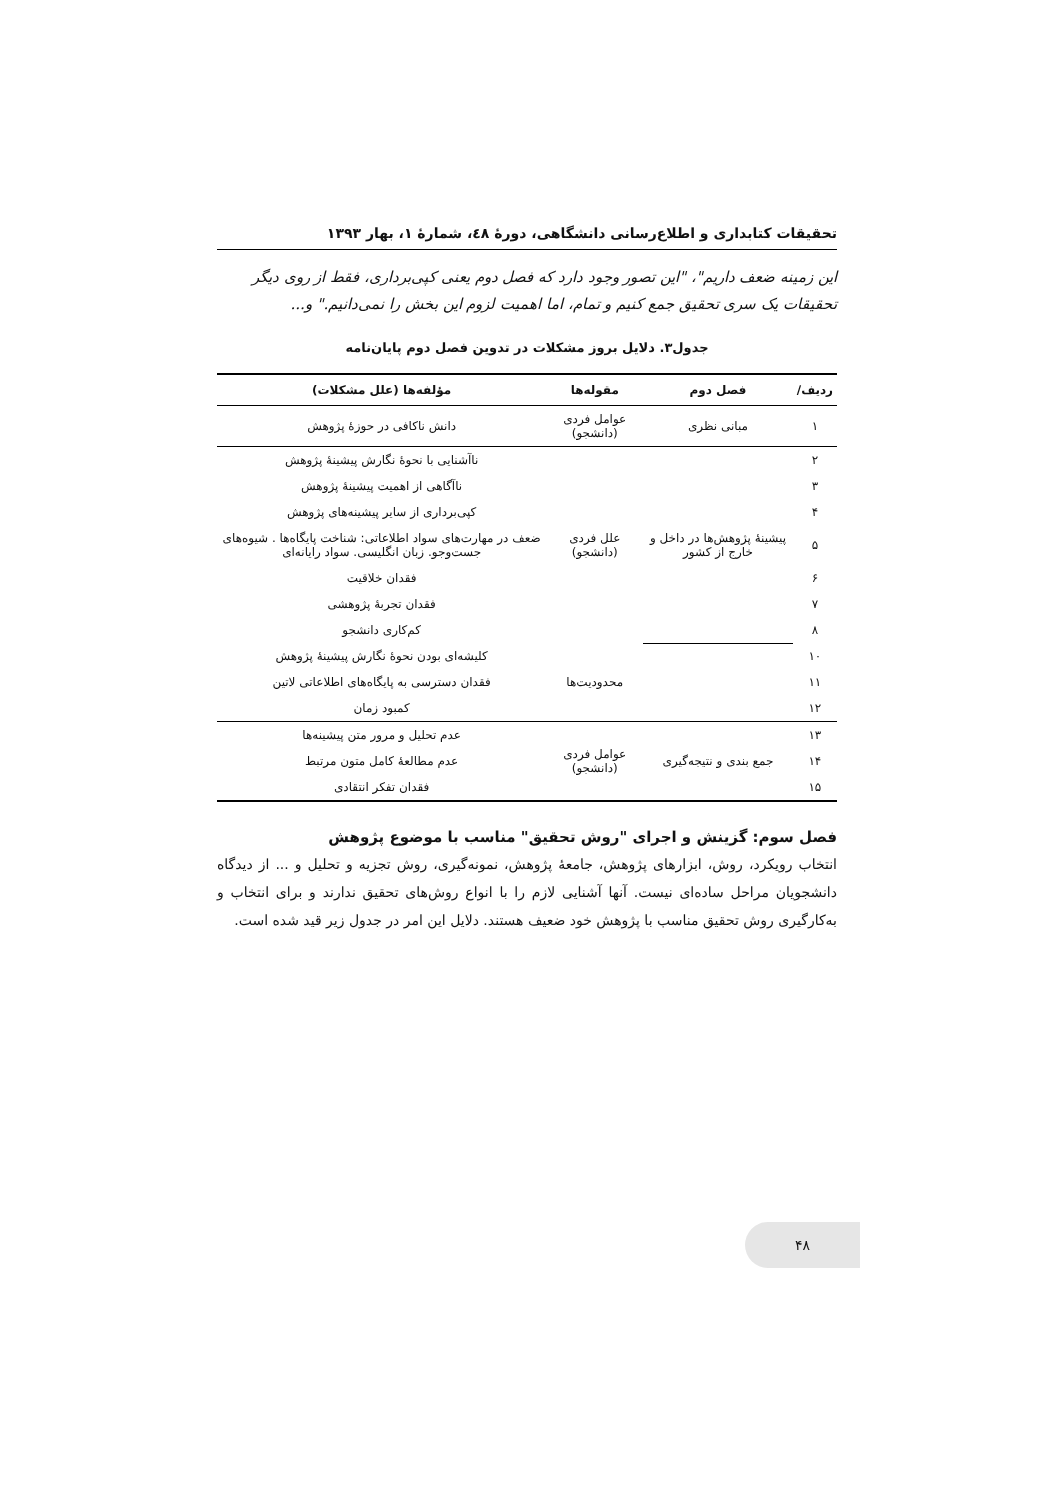تحقیقات کتابداری و اطلاع‌رسانی دانشگاهی، دورهٔ ٤٨، شمارهٔ ١، بهار ١٣٩٣
این زمینه ضعف داریم"، "این تصور وجود دارد که فصل دوم یعنی کپی‌برداری، فقط از روی دیگر تحقیقات یک سری تحقیق جمع کنیم و تمام، اما اهمیت لزوم این بخش را نمی‌دانیم." و...
جدول٣. دلایل بروز مشکلات در تدوین فصل دوم پایان‌نامه
| ردیف/ | فصل دوم | مقوله‌ها | مؤلفه‌ها (علل مشکلات) |
| --- | --- | --- | --- |
| ١ | مبانی نظری | عوامل فردی (دانشجو) | دانش ناکافی در حوزهٔ پژوهش |
| ٢ | پیشینهٔ پژوهش‌ها در داخل و خارج از کشور | علل فردی (دانشجو) | ناآشنایی با نحوهٔ نگارش پیشینهٔ پژوهش |
| ٣ | | | ناآگاهی از اهمیت پیشینهٔ پژوهش |
| ۴ | | | کپی‌برداری از سایر پیشینه‌های پژوهش |
| ۵ | | | ضعف در مهارت‌های سواد اطلاعاتی: شناخت پایگاه‌ها . شیوه‌های جست‌وجو. زبان انگلیسی. سواد رایانه‌ای |
| ۶ | | | فقدان خلاقیت |
| ٧ | | | فقدان تجربهٔ پژوهشی |
| ٨ | | | کم‌کاری دانشجو |
| ١٠ | | محدودیت‌ها | کلیشه‌ای بودن نحوهٔ نگارش پیشینهٔ پژوهش |
| ١١ | | | فقدان دسترسی به پایگاه‌های اطلاعاتی لاتین |
| ١٢ | | | کمبود زمان |
| ١٣ | جمع بندی و نتیجه‌گیری | عوامل فردی (دانشجو) | عدم تحلیل و مرور متن پیشینه‌ها |
| ١۴ | | | عدم مطالعهٔ کامل متون مرتبط |
| ١۵ | | | فقدان تفکر انتقادی |
فصل سوم: گزینش و اجرای "روش تحقیق" مناسب با موضوع پژوهش
انتخاب رویکرد، روش، ابزارهای پژوهش، جامعهٔ پژوهش، نمونه‌گیری، روش تجزیه و تحلیل و ... از دیدگاه دانشجویان مراحل ساده‌ای نیست. آنها آشنایی لازم را با انواع روش‌های تحقیق ندارند و برای انتخاب و به‌کارگیری روش تحقیق مناسب با پژوهش خود ضعیف هستند. دلایل این امر در جدول زیر قید شده است.
۴٨